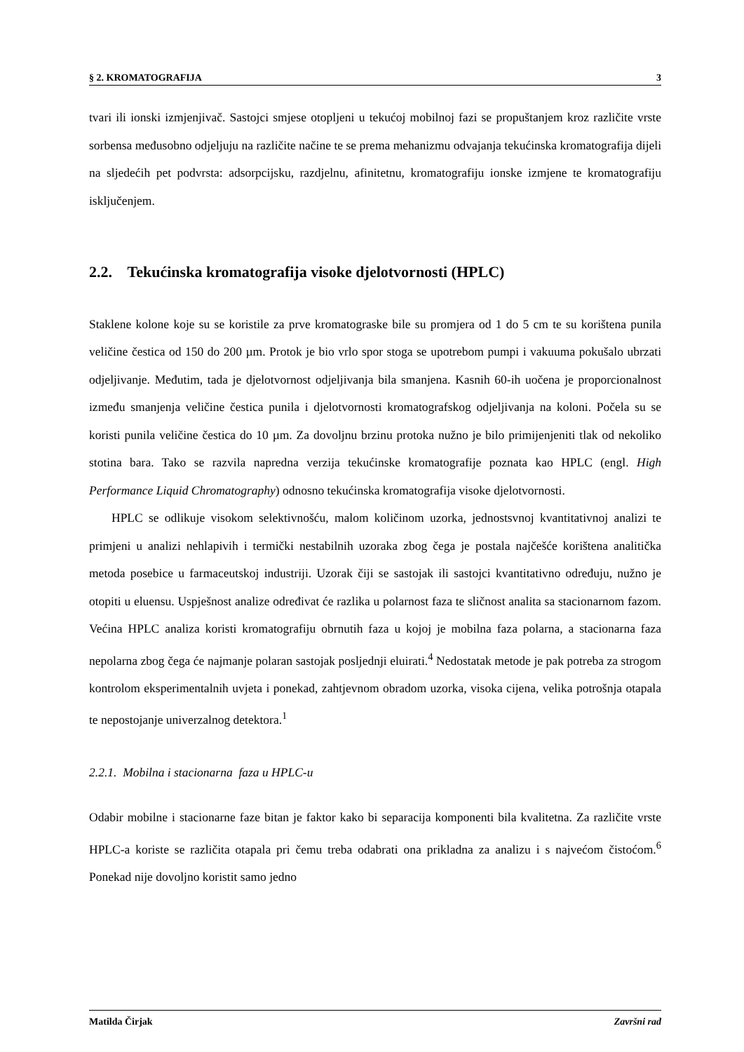§ 2. KROMATOGRAFIJA 3
tvari ili ionski izmjenjivač. Sastojci smjese otopljeni u tekućoj mobilnoj fazi se propuštanjem kroz različite vrste sorbensa međusobno odjeljuju na različite načine te se prema mehanizmu odvajanja tekućinska kromatografija dijeli na sljedećih pet podvrsta: adsorpcijsku, razdjelnu, afinitetnu, kromatografiju ionske izmjene te kromatografiju isključenjem.
2.2. Tekućinska kromatografija visoke djelotvornosti (HPLC)
Staklene kolone koje su se koristile za prve kromatograske bile su promjera od 1 do 5 cm te su korištena punila veličine čestica od 150 do 200 µm. Protok je bio vrlo spor stoga se upotrebom pumpi i vakuuma pokušalo ubrzati odjeljivanje. Međutim, tada je djelotvornost odjeljivanja bila smanjena. Kasnih 60-ih uočena je proporcionalnost između smanjenja veličine čestica punila i djelotvornosti kromatografskog odjeljivanja na koloni. Počela su se koristi punila veličine čestica do 10 µm. Za dovoljnu brzinu protoka nužno je bilo primijenjeniti tlak od nekoliko stotina bara. Tako se razvila napredna verzija tekućinske kromatografije poznata kao HPLC (engl. High Performance Liquid Chromatography) odnosno tekućinska kromatografija visoke djelotvornosti.
HPLC se odlikuje visokom selektivnošću, malom količinom uzorka, jednostsvnoj kvantitativnoj analizi te primjeni u analizi nehlapivih i termički nestabilnih uzoraka zbog čega je postala najčešće korištena analitička metoda posebice u farmaceutskoj industriji. Uzorak čiji se sastojak ili sastojci kvantitativno određuju, nužno je otopiti u eluensu. Uspješnost analize određivat će razlika u polarnost faza te sličnost analita sa stacionarnom fazom. Većina HPLC analiza koristi kromatografiju obrnutih faza u kojoj je mobilna faza polarna, a stacionarna faza nepolarna zbog čega će najmanje polaran sastojak posljednji eluirati.<sup>4</sup> Nedostatak metode je pak potreba za strogom kontrolom eksperimentalnih uvjeta i ponekad, zahtjevnom obradom uzorka, visoka cijena, velika potrošnja otapala te nepostojanje univerzalnog detektora.<sup>1</sup>
2.2.1. Mobilna i stacionarna faza u HPLC-u
Odabir mobilne i stacionarne faze bitan je faktor kako bi separacija komponenti bila kvalitetna. Za različite vrste HPLC-a koriste se različita otapala pri čemu treba odabrati ona prikladna za analizu i s najvećom čistoćom.<sup>6</sup> Ponekad nije dovoljno koristit samo jedno
Matilda Čirjak Završni rad